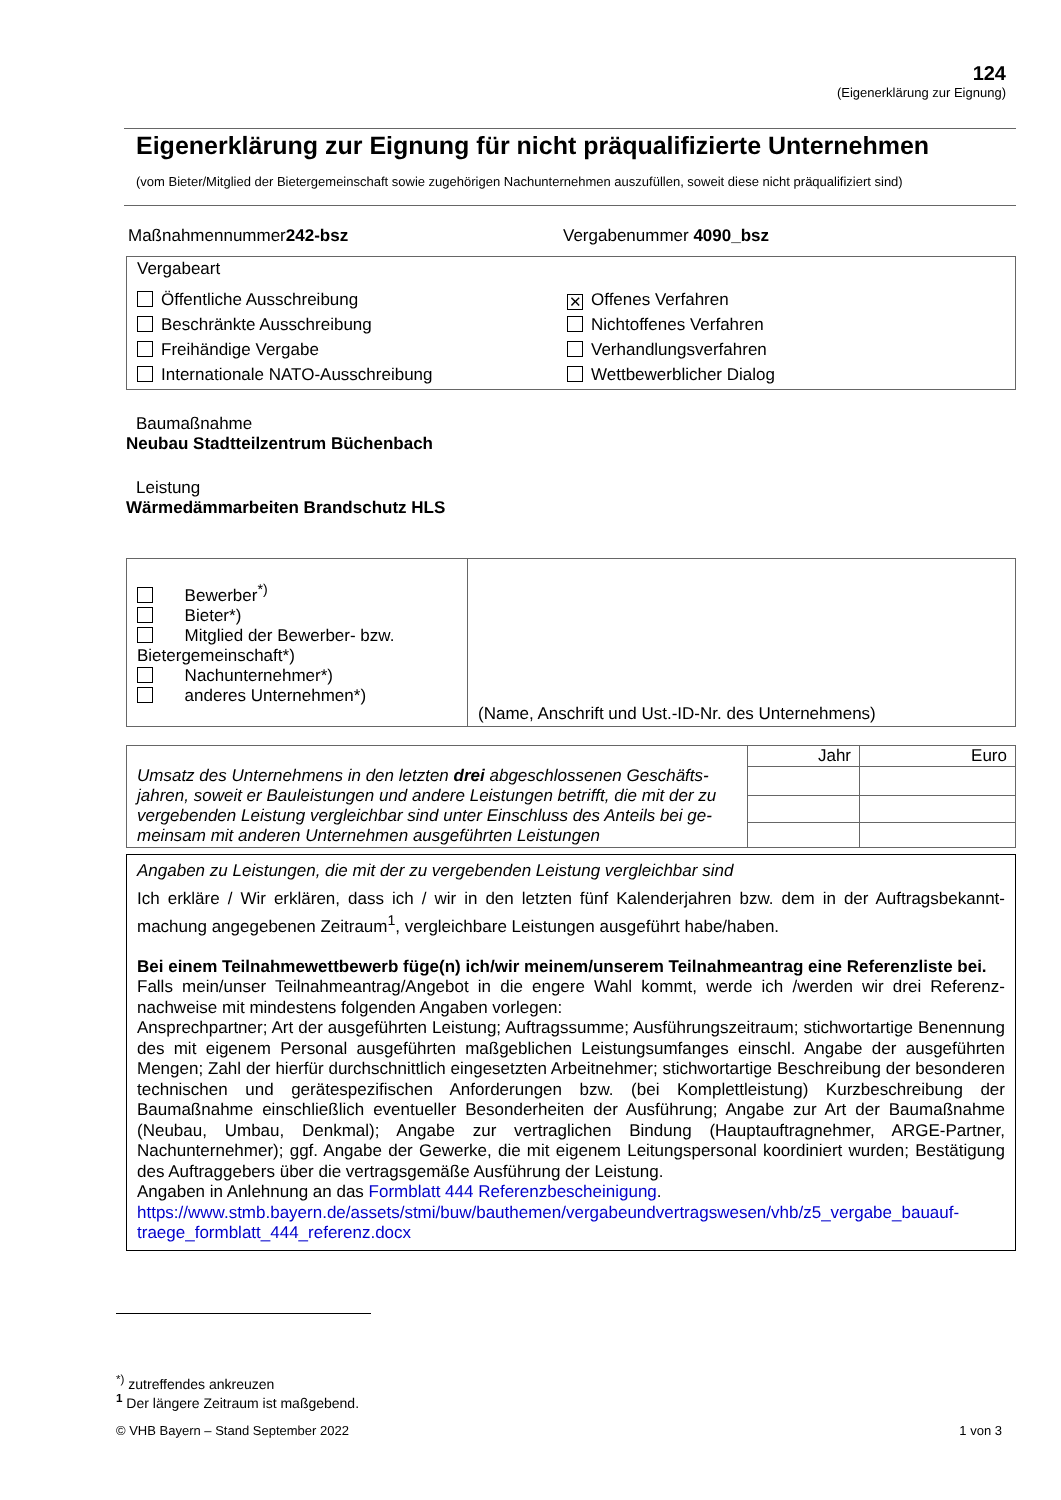124
(Eigenerklärung zur Eignung)
Eigenerklärung zur Eignung für nicht präqualifizierte Unternehmen
(vom Bieter/Mitglied der Bietergemeinschaft sowie zugehörigen Nachunternehmen auszufüllen, soweit diese nicht präqualifiziert sind)
Maßnahmennummer242-bsz Vergabenummer 4090_bsz
Vergabeart
Öffentliche Ausschreibung
✕ Offenes Verfahren
Beschränkte Ausschreibung
Nichtoffenes Verfahren
Freihändige Vergabe
Verhandlungsverfahren
Internationale NATO-Ausschreibung
Wettbewerblicher Dialog
Baumaßnahme
Neubau Stadtteilzentrum Büchenbach
Leistung
Wärmedämmarbeiten Brandschutz HLS
| Bewerber<sup>*)</sup> Bieter*) Mitglied der Bewerber- bzw. Bietergemeinschaft*) Nachunternehmer*) anderes Unternehmen*) | (Name, Anschrift und Ust.-ID-Nr. des Unternehmens) |
| Umsatz des Unternehmens in den letzten drei abgeschlossenen Geschäfts­jahren, soweit er Bauleistungen und andere Leistungen betrifft, die mit der zu vergebenden Leistung vergleichbar sind unter Einschluss des Anteils bei ge­meinsam mit anderen Unternehmen ausgeführten Leistungen | Jahr | Euro |
Angaben zu Leistungen, die mit der zu vergebenden Leistung vergleichbar sind
Ich erkläre / Wir erklären, dass ich / wir in den letzten fünf Kalenderjahren bzw. dem in der Auftragsbekannt­machung angegebenen Zeitraum<sup>1</sup>, vergleichbare Leistungen ausgeführt habe/haben.
Bei einem Teilnahmewettbewerb füge(n) ich/wir meinem/unserem Teilnahmeantrag eine Referenzliste bei.
Falls mein/unser Teilnahmeantrag/Angebot in die engere Wahl kommt, werde ich /werden wir drei Referenz­nachweise mit mindestens folgenden Angaben vorlegen:
Ansprechpartner; Art der ausgeführten Leistung; Auftragssumme; Ausführungszeitraum; stichwortartige Be­nennung des mit eigenem Personal ausgeführten maßgeblichen Leistungsumfanges einschl. Angabe der aus­geführten Mengen; Zahl der hierfür durchschnittlich eingesetzten Arbeitnehmer; stichwortartige Beschreibung der besonderen technischen und gerätespezifischen Anforderungen bzw. (bei Komplettleistung) Kurzbeschrei­bung der Baumaßnahme einschließlich eventueller Besonderheiten der Ausführung; Angabe zur Art der Bau­maßnahme (Neubau, Umbau, Denkmal); Angabe zur vertraglichen Bindung (Hauptauftragnehmer, ARGE-Partner, Nachunternehmer); ggf. Angabe der Gewerke, die mit eigenem Leitungspersonal koordiniert wurden; Bestätigung des Auftraggebers über die vertragsgemäße Ausführung der Leistung.
Angaben in Anlehnung an das Formblatt 444 Referenzbescheinigung.
https://www.stmb.bayern.de/assets/stmi/buw/bauthemen/vergabeundvertragswesen/vhb/z5_vergabe_bauauf­traege_formblatt_444_referenz.docx
<sup>*)</sup> zutreffendes ankreuzen
<sup>1</sup> Der längere Zeitraum ist maßgebend.
© VHB Bayern – Stand September 2022 1 von 3